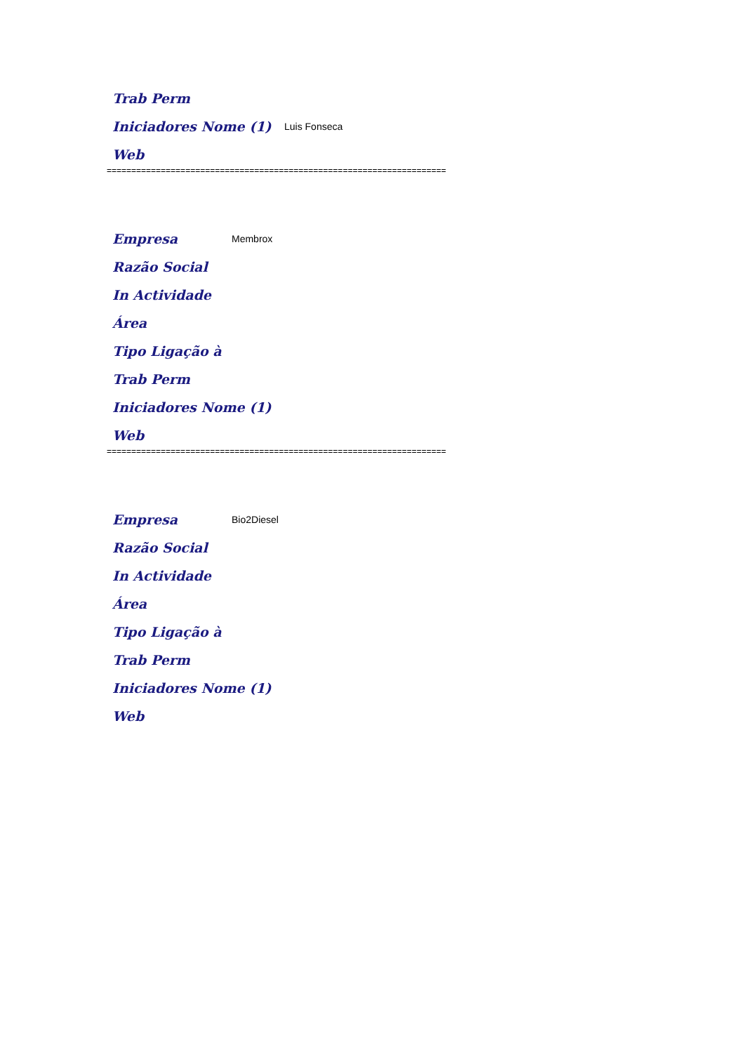Trab Perm
Iniciadores Nome (1) Luis Fonseca
Web
=====================================================================
Empresa Membrox
Razão Social
In Actividade
Área
Tipo Ligação à
Trab Perm
Iniciadores Nome (1)
Web
=====================================================================
Empresa Bio2Diesel
Razão Social
In Actividade
Área
Tipo Ligação à
Trab Perm
Iniciadores Nome (1)
Web